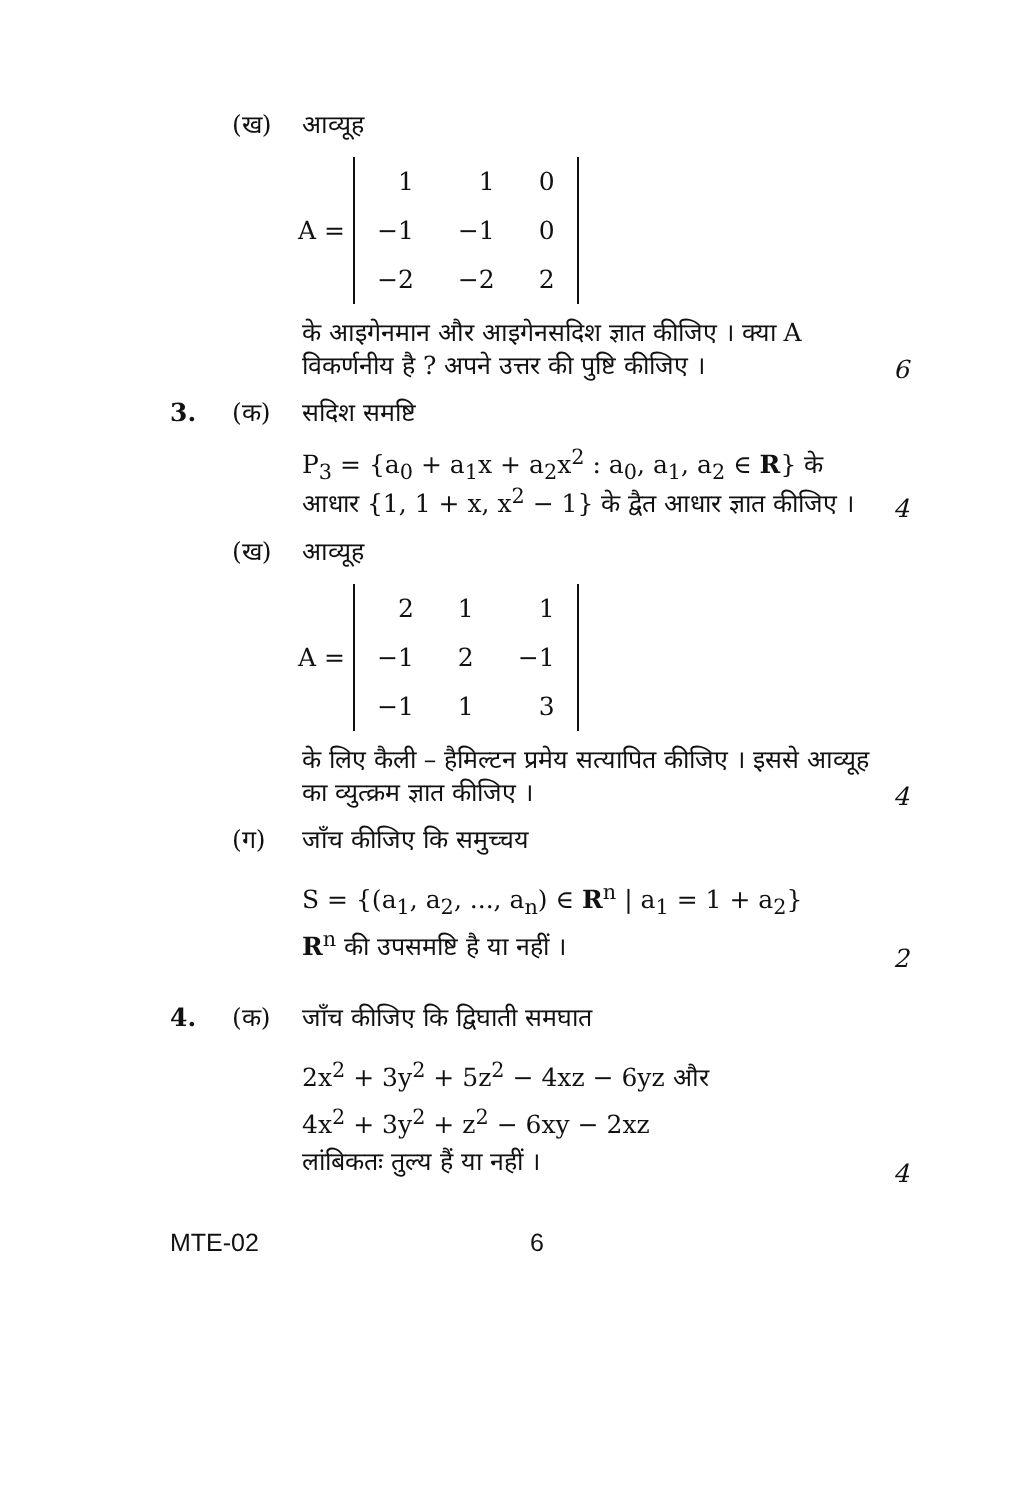(ख) आव्यूह
A =
| 1 | 1 | 0 |
| −1 | −1 | 0 |
| −2 | −2 | 2 |
के आइगेनमान और आइगेनसदिश ज्ञात कीजिए । क्या A विकर्णनीय है ? अपने उत्तर की पुष्टि कीजिए ।
6
3. (क) सदिश समष्टि
P<sub>3</sub> = {a<sub>0</sub> + a<sub>1</sub>x + a<sub>2</sub>x<sup>2</sup> : a<sub>0</sub>, a<sub>1</sub>, a<sub>2</sub> ∈ R} के आधार {1, 1 + x, x<sup>2</sup> − 1} के द्वैत आधार ज्ञात कीजिए ।
4
(ख) आव्यूह
A =
| 2 | 1 | 1 |
| −1 | 2 | −1 |
| −1 | 1 | 3 |
के लिए कैली – हैमिल्टन प्रमेय सत्यापित कीजिए । इससे आव्यूह का व्युत्क्रम ज्ञात कीजिए ।
4
(ग) जाँच कीजिए कि समुच्चय
S = {(a<sub>1</sub>, a<sub>2</sub>, ..., a<sub>n</sub>) ∈ R<sup>n</sup> | a<sub>1</sub> = 1 + a<sub>2</sub>}
R<sup>n</sup> की उपसमष्टि है या नहीं ।
2
4. (क) जाँच कीजिए कि द्विघाती समघात
2x<sup>2</sup> + 3y<sup>2</sup> + 5z<sup>2</sup> − 4xz − 6yz और
4x<sup>2</sup> + 3y<sup>2</sup> + z<sup>2</sup> − 6xy − 2xz
लांबिकतः तुल्य हैं या नहीं ।
4
MTE-02 6